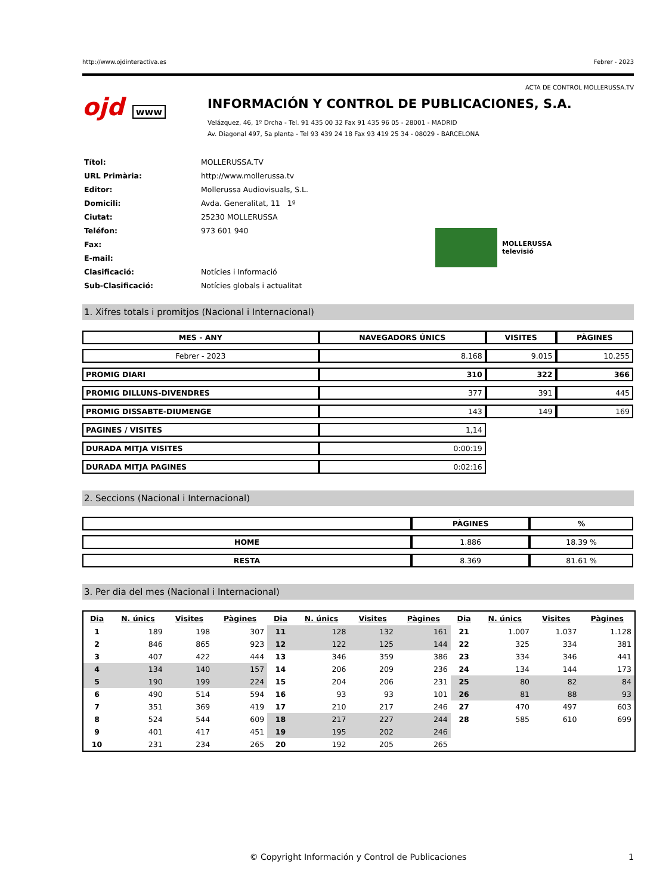http://www.ojdinteractiva.es Febrer - 2023
ACTA DE CONTROL MOLLERUSSA.TV
ojd www
INFORMACIÓN Y CONTROL DE PUBLICACIONES, S.A.
Velázquez, 46, 1º Drcha - Tel. 91 435 00 32 Fax 91 435 96 05 - 28001 - MADRID
Av. Diagonal 497, 5a planta - Tel 93 439 24 18 Fax 93 419 25 34 - 08029 - BARCELONA
| Títol: | MOLLERUSSA.TV |
| URL Primària: | http://www.mollerussa.tv |
| Editor: | Mollerussa Audiovisuals, S.L. |
| Domicili: | Avda. Generalitat, 11 1º |
| Ciutat: | 25230 MOLLERUSSA |
| Teléfon: | 973 601 940 |
| Fax: | |
| E-mail: | |
| Clasificació: | Notícies i Informació |
| Sub-Clasificació: | Notícies globals i actualitat |
MOLLERUSSA
televisió
1. Xifres totals i promitjos (Nacional i Internacional)
| MES - ANY | NAVEGADORS ÚNICS | VISITES | PÀGINES |
| --- | --- | --- | --- |
| Febrer - 2023 | 8.168 | 9.015 | 10.255 |
| PROMIG DIARI | 310 | 322 | 366 |
| PROMIG DILLUNS-DIVENDRES | 377 | 391 | 445 |
| PROMIG DISSABTE-DIUMENGE | 143 | 149 | 169 |
| PAGINES / VISITES | 1,14 | | |
| DURADA MITJA VISITES | 0:00:19 | | |
| DURADA MITJA PAGINES | 0:02:16 | | |
2. Seccions (Nacional i Internacional)
| | PÀGINES | % |
| --- | --- | --- |
| HOME | 1.886 | 18.39 % |
| RESTA | 8.369 | 81.61 % |
3. Per dia del mes (Nacional i Internacional)
| Dia | N. únics | Visites | Pàgines | Dia | N. únics | Visites | Pàgines | Dia | N. únics | Visites | Pàgines |
| --- | --- | --- | --- | --- | --- | --- | --- | --- | --- | --- | --- |
| 1 | 189 | 198 | 307 | 11 | 128 | 132 | 161 | 21 | 1.007 | 1.037 | 1.128 |
| 2 | 846 | 865 | 923 | 12 | 122 | 125 | 144 | 22 | 325 | 334 | 381 |
| 3 | 407 | 422 | 444 | 13 | 346 | 359 | 386 | 23 | 334 | 346 | 441 |
| 4 | 134 | 140 | 157 | 14 | 206 | 209 | 236 | 24 | 134 | 144 | 173 |
| 5 | 190 | 199 | 224 | 15 | 204 | 206 | 231 | 25 | 80 | 82 | 84 |
| 6 | 490 | 514 | 594 | 16 | 93 | 93 | 101 | 26 | 81 | 88 | 93 |
| 7 | 351 | 369 | 419 | 17 | 210 | 217 | 246 | 27 | 470 | 497 | 603 |
| 8 | 524 | 544 | 609 | 18 | 217 | 227 | 244 | 28 | 585 | 610 | 699 |
| 9 | 401 | 417 | 451 | 19 | 195 | 202 | 246 | | | | |
| 10 | 231 | 234 | 265 | 20 | 192 | 205 | 265 | | | | |
© Copyright Información y Control de Publicaciones 1